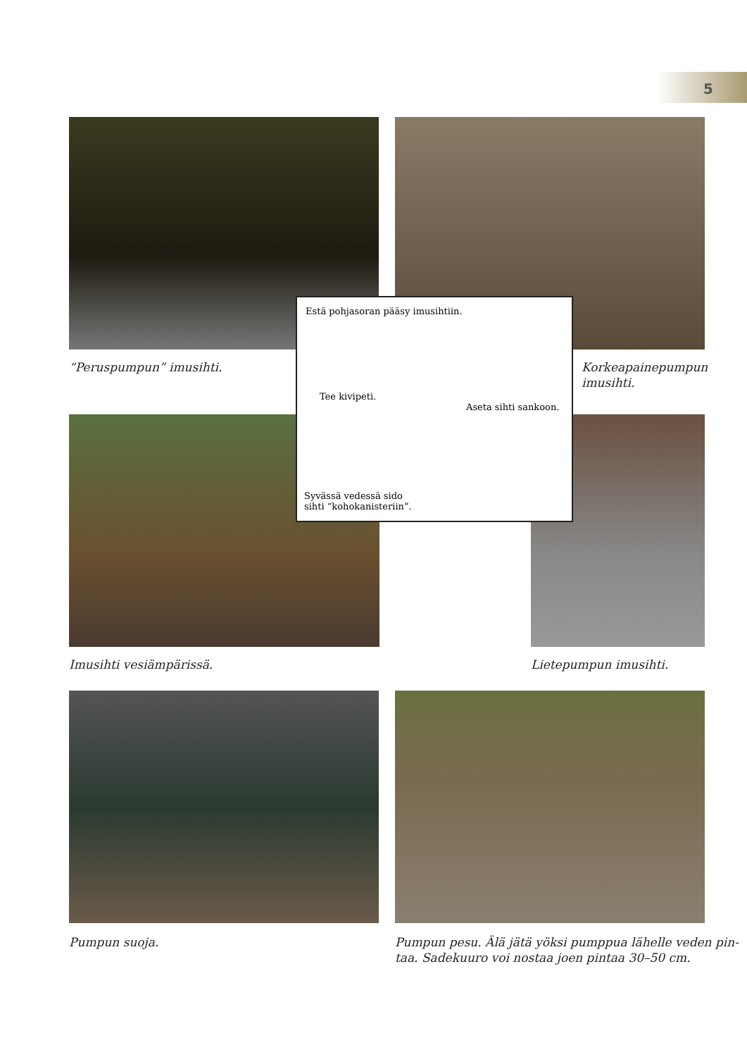5
“Peruspumpun” imusihti.
Korkeapainepumpun
imusihti.
Estä pohjasoran pääsy imusihtiin.
Tee kivipeti.
Aseta sihti sankoon.
Syvässä vedessä sido
sihti “kohokanisteriin”.
Imusihti vesiämpärissä. Lietepumpun imusihti.
Pumpun suoja.
Pumpun pesu. Älä jätä yöksi pumppua lähelle veden pin-
taa. Sadekuuro voi nostaa joen pintaa 30–50 cm.